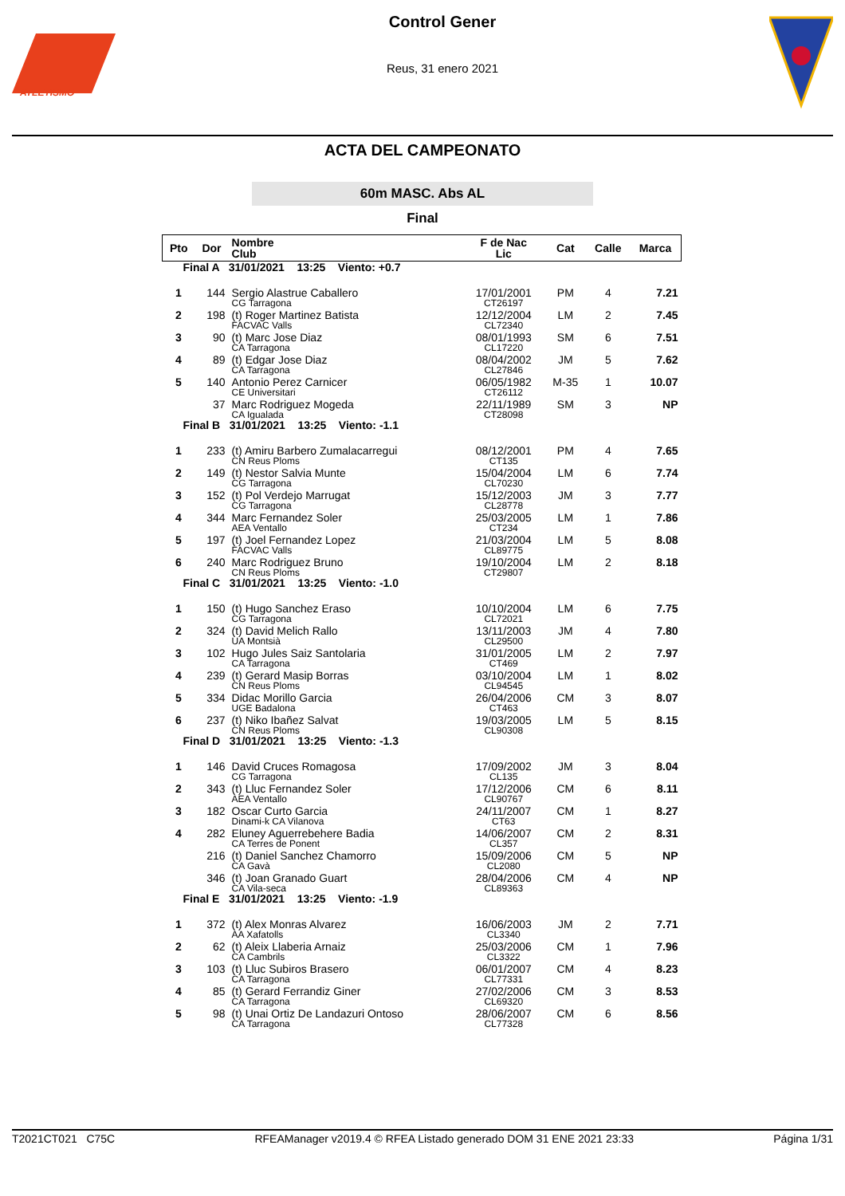ATLETISMO
Control Gener
Reus, 31 enero 2021
ACTA DEL CAMPEONATO
60m MASC. Abs AL
Final
| Pto | Dor | Nombre Club | F de Nac Lic | Cat | Calle | Marca |
| --- | --- | --- | --- | --- | --- | --- |
| Final A 31/01/2021 13:25 Viento: +0.7 | | | | | | |
| 1 | 144 | Sergio Alastrue Caballero CG Tarragona | 17/01/2001 CT26197 | PM | 4 | 7.21 |
| 2 | 198 | (t) Roger Martinez Batista FACVAC Valls | 12/12/2004 CL72340 | LM | 2 | 7.45 |
| 3 | 90 | (t) Marc Jose Diaz CA Tarragona | 08/01/1993 CL17220 | SM | 6 | 7.51 |
| 4 | 89 | (t) Edgar Jose Diaz CA Tarragona | 08/04/2002 CL27846 | JM | 5 | 7.62 |
| 5 | 140 | Antonio Perez Carnicer CE Universitari | 06/05/1982 CT26112 | M-35 | 1 | 10.07 |
| | 37 | Marc Rodriguez Mogeda CA Igualada | 22/11/1989 CT28098 | SM | 3 | NP |
| Final B 31/01/2021 13:25 Viento: -1.1 | | | | | | |
| 1 | 233 | (t) Amiru Barbero Zumalacarregui CN Reus Ploms | 08/12/2001 CT135 | PM | 4 | 7.65 |
| 2 | 149 | (t) Nestor Salvia Munte CG Tarragona | 15/04/2004 CL70230 | LM | 6 | 7.74 |
| 3 | 152 | (t) Pol Verdejo Marrugat CG Tarragona | 15/12/2003 CL28778 | JM | 3 | 7.77 |
| 4 | 344 | Marc Fernandez Soler AEA Ventallo | 25/03/2005 CT234 | LM | 1 | 7.86 |
| 5 | 197 | (t) Joel Fernandez Lopez FACVAC Valls | 21/03/2004 CL89775 | LM | 5 | 8.08 |
| 6 | 240 | Marc Rodriguez Bruno CN Reus Ploms | 19/10/2004 CT29807 | LM | 2 | 8.18 |
| Final C 31/01/2021 13:25 Viento: -1.0 | | | | | | |
| 1 | 150 | (t) Hugo Sanchez Eraso CG Tarragona | 10/10/2004 CL72021 | LM | 6 | 7.75 |
| 2 | 324 | (t) David Melich Rallo UA Montsià | 13/11/2003 CL29500 | JM | 4 | 7.80 |
| 3 | 102 | Hugo Jules Saiz Santolaria CA Tarragona | 31/01/2005 CT469 | LM | 2 | 7.97 |
| 4 | 239 | (t) Gerard Masip Borras CN Reus Ploms | 03/10/2004 CL94545 | LM | 1 | 8.02 |
| 5 | 334 | Didac Morillo Garcia UGE Badalona | 26/04/2006 CT463 | CM | 3 | 8.07 |
| 6 | 237 | (t) Niko Ibañez Salvat CN Reus Ploms | 19/03/2005 CL90308 | LM | 5 | 8.15 |
| Final D 31/01/2021 13:25 Viento: -1.3 | | | | | | |
| 1 | 146 | David Cruces Romagosa CG Tarragona | 17/09/2002 CL135 | JM | 3 | 8.04 |
| 2 | 343 | (t) Lluc Fernandez Soler AEA Ventallo | 17/12/2006 CL90767 | CM | 6 | 8.11 |
| 3 | 182 | Oscar Curto Garcia Dinami-k CA Vilanova | 24/11/2007 CT63 | CM | 1 | 8.27 |
| 4 | 282 | Eluney Aguerrebehere Badia CA Terres de Ponent | 14/06/2007 CL357 | CM | 2 | 8.31 |
| | 216 | (t) Daniel Sanchez Chamorro CA Gavà | 15/09/2006 CL2080 | CM | 5 | NP |
| | 346 | (t) Joan Granado Guart CA Vila-seca | 28/04/2006 CL89363 | CM | 4 | NP |
| Final E 31/01/2021 13:25 Viento: -1.9 | | | | | | |
| 1 | 372 | (t) Alex Monras Alvarez AA Xafatolls | 16/06/2003 CL3340 | JM | 2 | 7.71 |
| 2 | 62 | (t) Aleix Llaberia Arnaiz CA Cambrils | 25/03/2006 CL3322 | CM | 1 | 7.96 |
| 3 | 103 | (t) Lluc Subiros Brasero CA Tarragona | 06/01/2007 CL77331 | CM | 4 | 8.23 |
| 4 | 85 | (t) Gerard Ferrandiz Giner CA Tarragona | 27/02/2006 CL69320 | CM | 3 | 8.53 |
| 5 | 98 | (t) Unai Ortiz De Landazuri Ontoso CA Tarragona | 28/06/2007 CL77328 | CM | 6 | 8.56 |
T2021CT021 C75C RFEAManager v2019.4 © RFEA Listado generado DOM 31 ENE 2021 23:33 Página 1/31